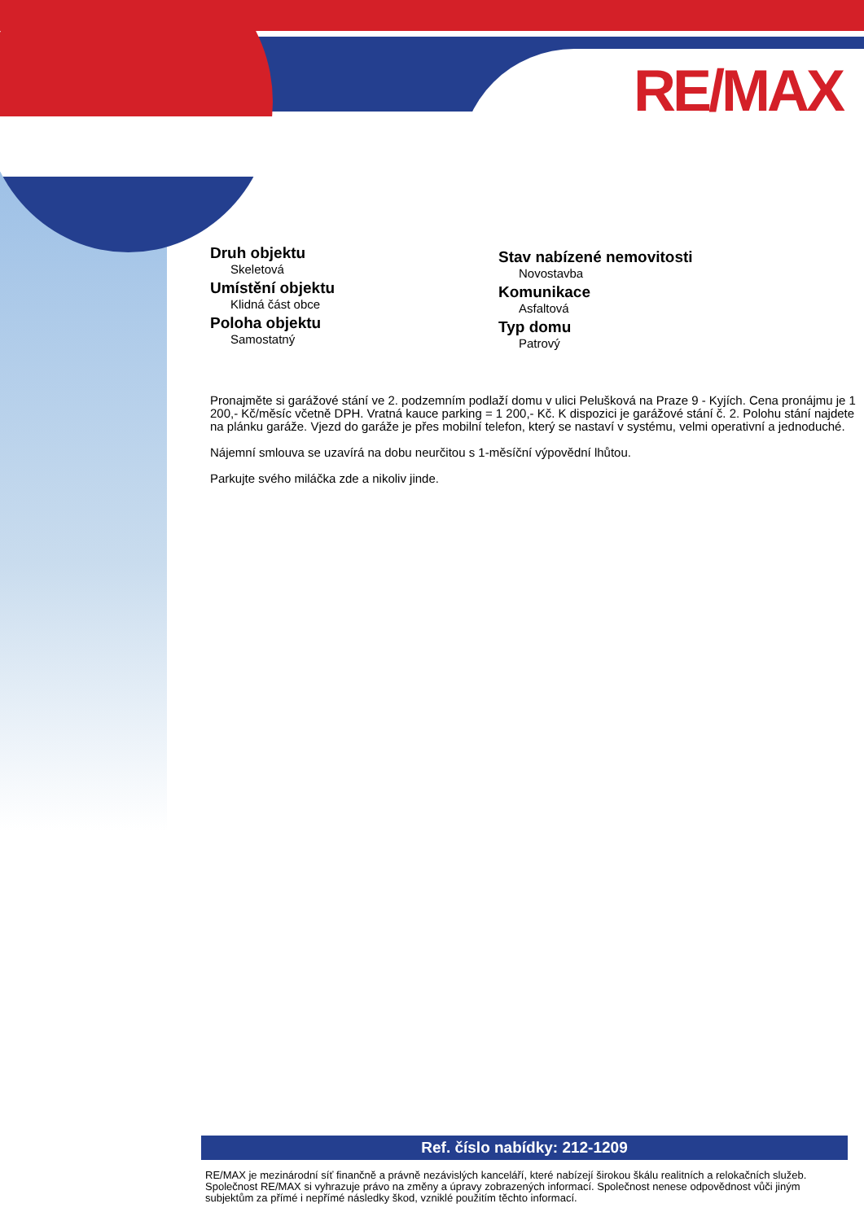RE/MAX
Druh objektu
Skeletová
Umístění objektu
Klidná část obce
Poloha objektu
Samostatný
Stav nabízené nemovitosti
Novostavba
Komunikace
Asfaltová
Typ domu
Patrový
Pronajměte si garážové stání ve 2. podzemním podlaží domu v ulici Pelušková na Praze 9 - Kyjích. Cena pronájmu je 1 200,- Kč/měsíc včetně DPH. Vratná kauce parking = 1 200,- Kč. K dispozici je garážové stání č. 2. Polohu stání najdete na plánku garáže. Vjezd do garáže je přes mobilní telefon, který se nastaví v systému, velmi operativní a jednoduché.
Nájemní smlouva se uzavírá na dobu neurčitou s 1-měsíční výpovědní lhůtou.
Parkujte svého miláčka zde a nikoliv jinde.
Ref. číslo nabídky: 212-1209
RE/MAX je mezinárodní síť finančně a právně nezávislých kanceláří, které nabízejí širokou škálu realitních a relokačních služeb.
Společnost RE/MAX si vyhrazuje právo na změny a úpravy zobrazených informací. Společnost nenese odpovědnost vůči jiným subjektům za přímé i nepřímé následky škod, vzniklé použitím těchto informací.